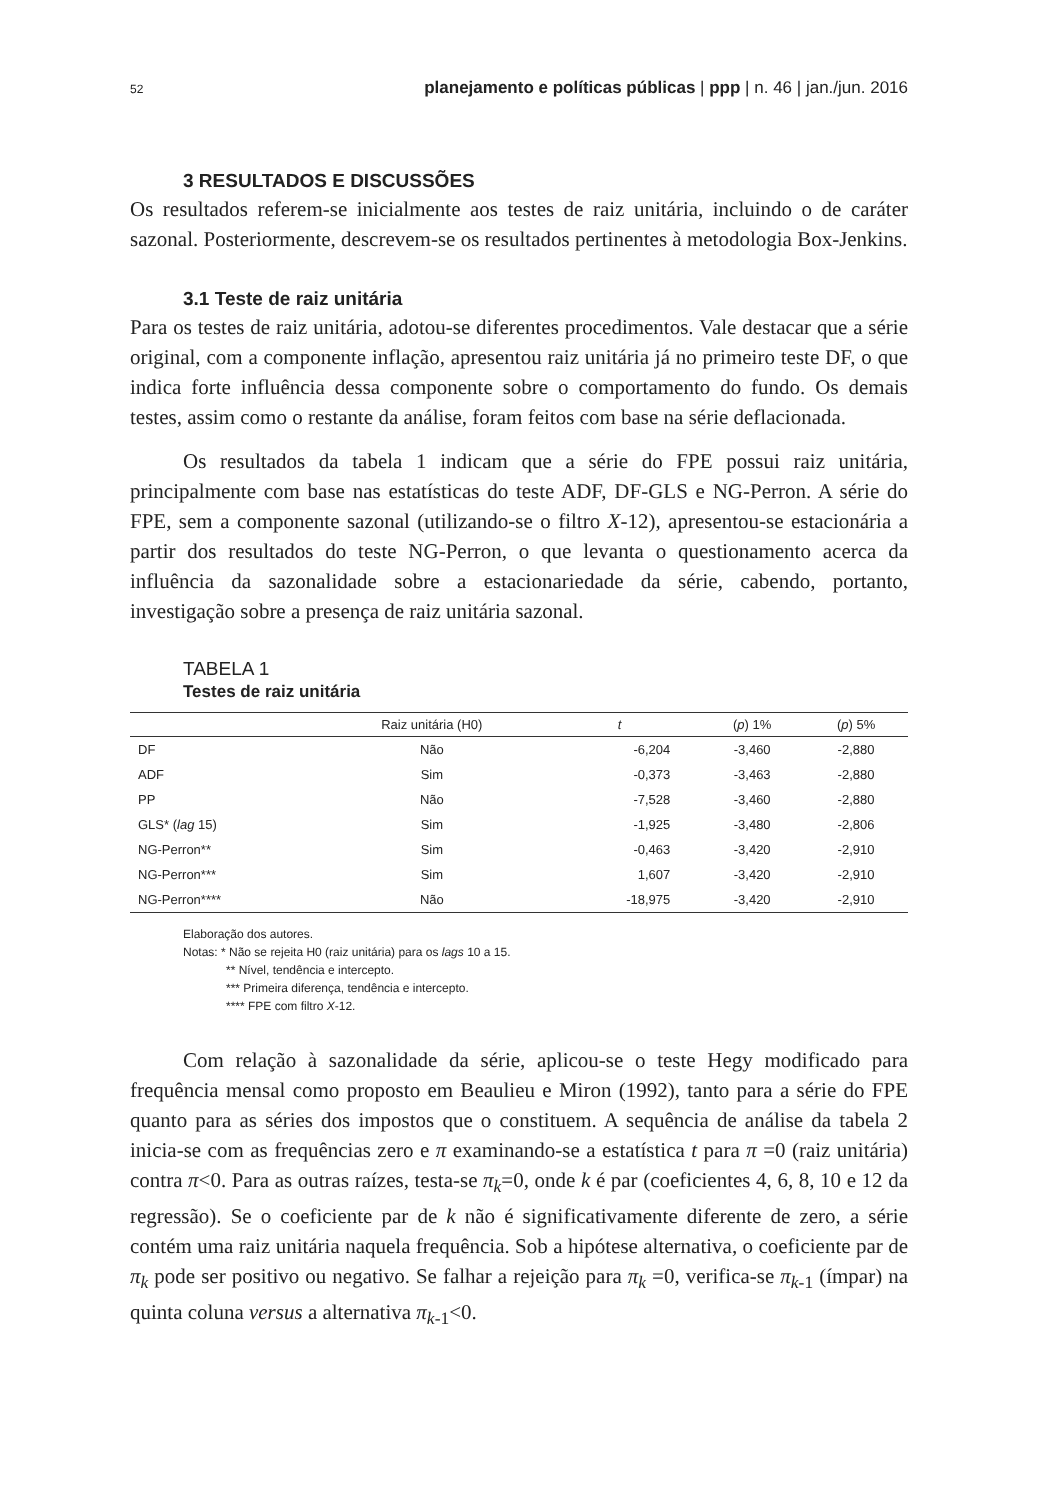52 planejamento e políticas públicas | ppp | n. 46 | jan./jun. 2016
3 RESULTADOS E DISCUSSÕES
Os resultados referem-se inicialmente aos testes de raiz unitária, incluindo o de caráter sazonal. Posteriormente, descrevem-se os resultados pertinentes à metodologia Box-Jenkins.
3.1 Teste de raiz unitária
Para os testes de raiz unitária, adotou-se diferentes procedimentos. Vale destacar que a série original, com a componente inflação, apresentou raiz unitária já no primeiro teste DF, o que indica forte influência dessa componente sobre o comportamento do fundo. Os demais testes, assim como o restante da análise, foram feitos com base na série deflacionada.
Os resultados da tabela 1 indicam que a série do FPE possui raiz unitária, principalmente com base nas estatísticas do teste ADF, DF-GLS e NG-Perron. A série do FPE, sem a componente sazonal (utilizando-se o filtro X-12), apresentou-se estacionária a partir dos resultados do teste NG-Perron, o que levanta o questionamento acerca da influência da sazonalidade sobre a estacionariedade da série, cabendo, portanto, investigação sobre a presença de raiz unitária sazonal.
TABELA 1
Testes de raiz unitária
| | Raiz unitária (H0) | t | ( p ) 1% | ( p ) 5% |
| --- | --- | --- | --- | --- |
| DF | Não | -6,204 | -3,460 | -2,880 |
| ADF | Sim | -0,373 | -3,463 | -2,880 |
| PP | Não | -7,528 | -3,460 | -2,880 |
| GLS* ( lag 15) | Sim | -1,925 | -3,480 | -2,806 |
| NG-Perron** | Sim | -0,463 | -3,420 | -2,910 |
| NG-Perron*** | Sim | 1,607 | -3,420 | -2,910 |
| NG-Perron**** | Não | -18,975 | -3,420 | -2,910 |
Elaboração dos autores.
Notas: * Não se rejeita H0 (raiz unitária) para os lags 10 a 15.
** Nível, tendência e intercepto.
*** Primeira diferença, tendência e intercepto.
**** FPE com filtro X-12.
Com relação à sazonalidade da série, aplicou-se o teste Hegy modificado para frequência mensal como proposto em Beaulieu e Miron (1992), tanto para a série do FPE quanto para as séries dos impostos que o constituem. A sequência de análise da tabela 2 inicia-se com as frequências zero e π examinando-se a estatística t para π =0 (raiz unitária) contra π<0. Para as outras raízes, testa-se π<sub>k</sub>=0, onde k é par (coeficientes 4, 6, 8, 10 e 12 da regressão). Se o coeficiente par de k não é significativamente diferente de zero, a série contém uma raiz unitária naquela frequência. Sob a hipótese alternativa, o coeficiente par de π<sub>k</sub> pode ser positivo ou negativo. Se falhar a rejeição para π<sub>k</sub> =0, verifica-se π<sub>k</sub><sub>-1</sub> (ímpar) na quinta coluna versus a alternativa π<sub>k</sub><sub>-1</sub><0.